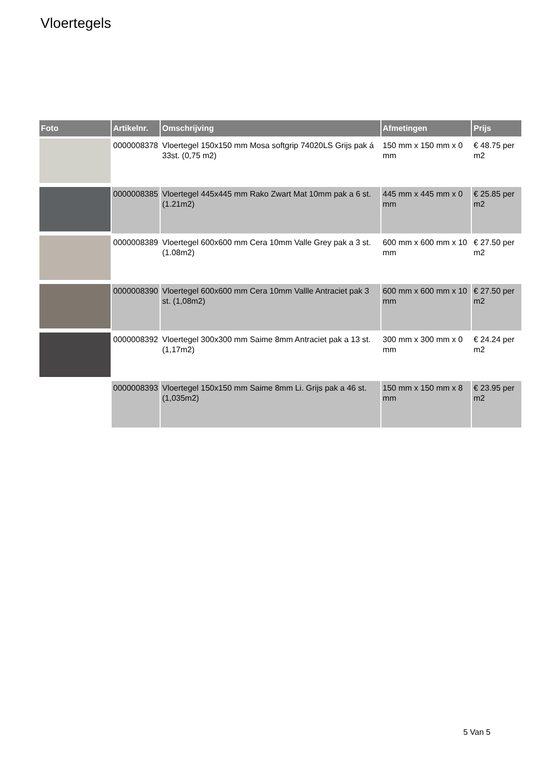Vloertegels
| Foto | Artikelnr. | Omschrijving | Afmetingen | Prijs |
| --- | --- | --- | --- | --- |
| | 0000008378 | Vloertegel 150x150 mm Mosa softgrip 74020LS Grijs pak á 33st. (0,75 m2) | 150 mm x 150 mm x 0 mm | € 48.75 per m2 |
| | 0000008385 | Vloertegel 445x445 mm Rako Zwart Mat 10mm pak a 6 st. (1.21m2) | 445 mm x 445 mm x 0 mm | € 25.85 per m2 |
| | 0000008389 | Vloertegel 600x600 mm Cera 10mm Valle Grey pak a 3 st. (1.08m2) | 600 mm x 600 mm x 10 mm | € 27.50 per m2 |
| | 0000008390 | Vloertegel 600x600 mm Cera 10mm Vallle Antraciet pak 3 st. (1,08m2) | 600 mm x 600 mm x 10 mm | € 27.50 per m2 |
| | 0000008392 | Vloertegel 300x300 mm Saime 8mm Antraciet pak a 13 st. (1,17m2) | 300 mm x 300 mm x 0 mm | € 24.24 per m2 |
| | 0000008393 | Vloertegel 150x150 mm Saime 8mm Li. Grijs pak a 46 st. (1,035m2) | 150 mm x 150 mm x 8 mm | € 23.95 per m2 |
5 Van 5